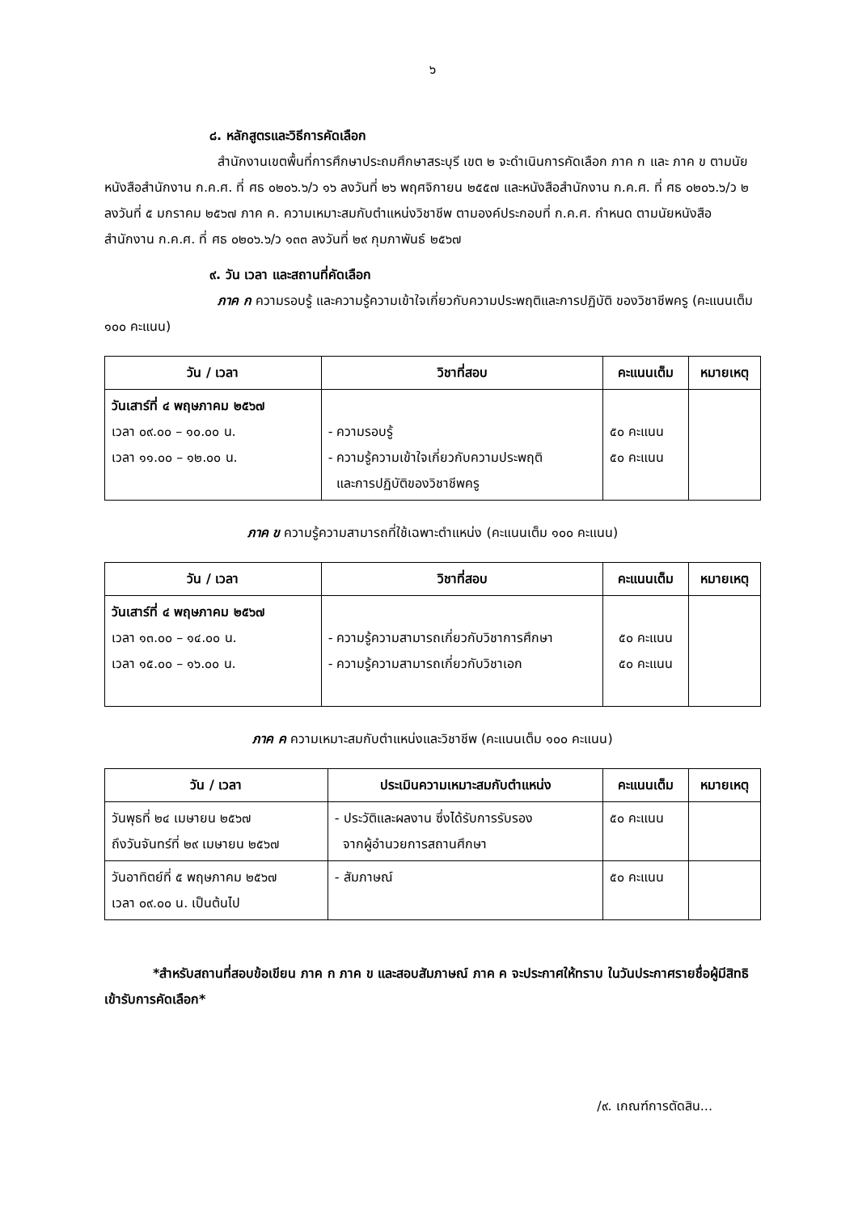๖
๘. หลักสูตรและวิธีการคัดเลือก
สำนักงานเขตพื้นที่การศึกษาประถมศึกษาสระบุรี เขต ๒ จะดำเนินการคัดเลือก ภาค ก และ ภาค ข ตามนัยหนังสือสำนักงาน ก.ค.ศ. ที่ ศธ ๐๒๐๖.๖/ว ๑๖ ลงวันที่ ๒๖ พฤศจิกายน ๒๕๕๗ และหนังสือสำนักงาน ก.ค.ศ. ที่ ศธ ๐๒๐๖.๖/ว ๒ ลงวันที่ ๕ มกราคม ๒๕๖๗ ภาค ค. ความเหมาะสมกับตำแหน่งวิชาชีพ ตามองค์ประกอบที่ ก.ค.ศ. กำหนด ตามนัยหนังสือสำนักงาน ก.ค.ศ. ที่ ศธ ๐๒๐๖.๖/ว ๑๓๓ ลงวันที่ ๒๙ กุมภาพันธ์ ๒๕๖๗
๙. วัน เวลา และสถานที่คัดเลือก
ภาค ก ความรอบรู้ และความรู้ความเข้าใจเกี่ยวกับความประพฤติและการปฏิบัติ ของวิชาชีพครู (คะแนนเต็ม ๑๐๐ คะแนน)
| วัน / เวลา | วิชาที่สอบ | คะแนนเต็ม | หมายเหตุ |
| --- | --- | --- | --- |
| วันเสาร์ที่ ๔ พฤษภาคม ๒๕๖๗ เวลา ๐๙.๐๐ – ๑๐.๐๐ น. เวลา ๑๑.๐๐ – ๑๒.๐๐ น. | - ความรอบรู้ - ความรู้ความเข้าใจเกี่ยวกับความประพฤติ และการปฏิบัติของวิชาชีพครู | ๕๐ คะแนน ๕๐ คะแนน | |
ภาค ข ความรู้ความสามารถที่ใช้เฉพาะตำแหน่ง (คะแนนเต็ม ๑๐๐ คะแนน)
| วัน / เวลา | วิชาที่สอบ | คะแนนเต็ม | หมายเหตุ |
| --- | --- | --- | --- |
| วันเสาร์ที่ ๔ พฤษภาคม ๒๕๖๗ เวลา ๑๓.๐๐ – ๑๔.๐๐ น. เวลา ๑๕.๐๐ – ๑๖.๐๐ น. | - ความรู้ความสามารถเกี่ยวกับวิชาการศึกษา - ความรู้ความสามารถเกี่ยวกับวิชาเอก | ๕๐ คะแนน ๕๐ คะแนน | |
ภาค ค ความเหมาะสมกับตำแหน่งและวิชาชีพ (คะแนนเต็ม ๑๐๐ คะแนน)
| วัน / เวลา | ประเมินความเหมาะสมกับตำแหน่ง | คะแนนเต็ม | หมายเหตุ |
| --- | --- | --- | --- |
| วันพุธที่ ๒๔ เมษายน ๒๕๖๗ ถึงวันจันทร์ที่ ๒๙ เมษายน ๒๕๖๗ | - ประวัติและผลงาน ซึ่งได้รับการรับรอง จากผู้อำนวยการสถานศึกษา | ๕๐ คะแนน | |
| วันอาทิตย์ที่ ๕ พฤษภาคม ๒๕๖๗ เวลา ๐๙.๐๐ น. เป็นต้นไป | - สัมภาษณ์ | ๕๐ คะแนน | |
*สำหรับสถานที่สอบข้อเขียน ภาค ก ภาค ข และสอบสัมภาษณ์ ภาค ค จะประกาศให้ทราบ ในวันประกาศรายชื่อผู้มีสิทธิเข้ารับการคัดเลือก*
/๙. เกณฑ์การตัดสิน...